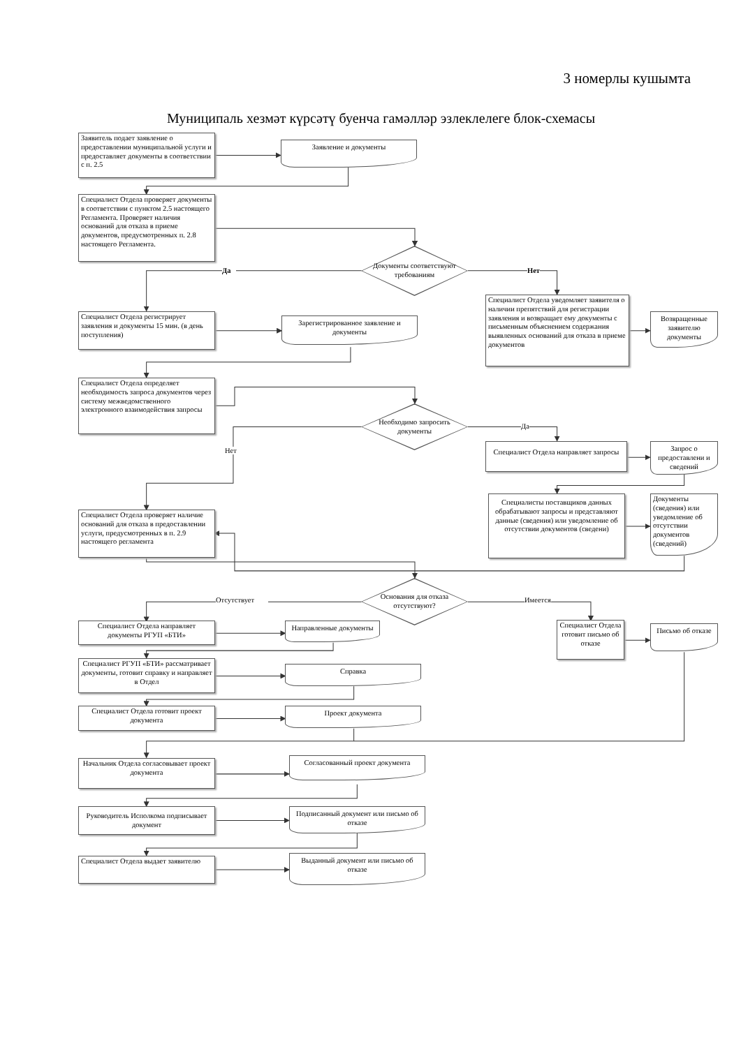3 номерлы кушымта
Муниципаль хезмәт күрсәтү буенча гамәлләр эзлеклелеге блок-схемасы
Заявитель подает заявление о предоставлении муниципальной услуги и предоставляет документы в соответствии с п. 2.5
Заявление и документы
Специалист Отдела проверяет документы в соответствии с пунктом 2.5 настоящего Регламента. Проверяет наличия оснований для отказа в приеме документов, предусмотренных п. 2.8 настоящего Регламента.
Да
Документы соответствуют требованиям
Нет
Специалист Отдела регистрирует заявления и документы 15 мин. (в день поступления)
Зарегистрированное заявление и документы
Специалист Отдела уведомляет заявителя о наличии препятствий для регистрации заявления и возвращает ему документы с письменным объяснением содержания выявленных оснований для отказа в приеме документов
Возвращенные заявителю документы
Специалист Отдела определяет необходимость запроса документов через систему межведомственного электронного взаимодействия запросы
Необходимо запросить документы
Да
Нет
Специалист Отдела направляет запросы
Запрос о предоставлени и сведений
Специалист Отдела проверяет наличие оснований для отказа в предоставлении услуги, предусмотренных в п. 2.9 настоящего регламента
Специалисты поставщиков данных обрабатывают запросы и представляют данные (сведения) или уведомление об отсутствии документов (сведени)
Документы (сведения) или уведомление об отсутствии документов (сведений)
Отсутствует
Основания для отказа отсутствуют?
Имеется
Специалист Отдела направляет документы РГУП «БТИ»
Направленные документы
Специалист Отдела готовит письмо об отказе
Письмо об отказе
Специалист РГУП «БТИ» рассматривает документы, готовит справку и направляет в Отдел
Справка
Специалист Отдела готовит проект документа
Проект документа
Начальник Отдела согласовывает проект документа
Согласованный проект документа
Руководитель Исполкома подписывает документ
Подписанный документ или письмо об отказе
Специалист Отдела выдает заявителю
Выданный документ или письмо об отказе